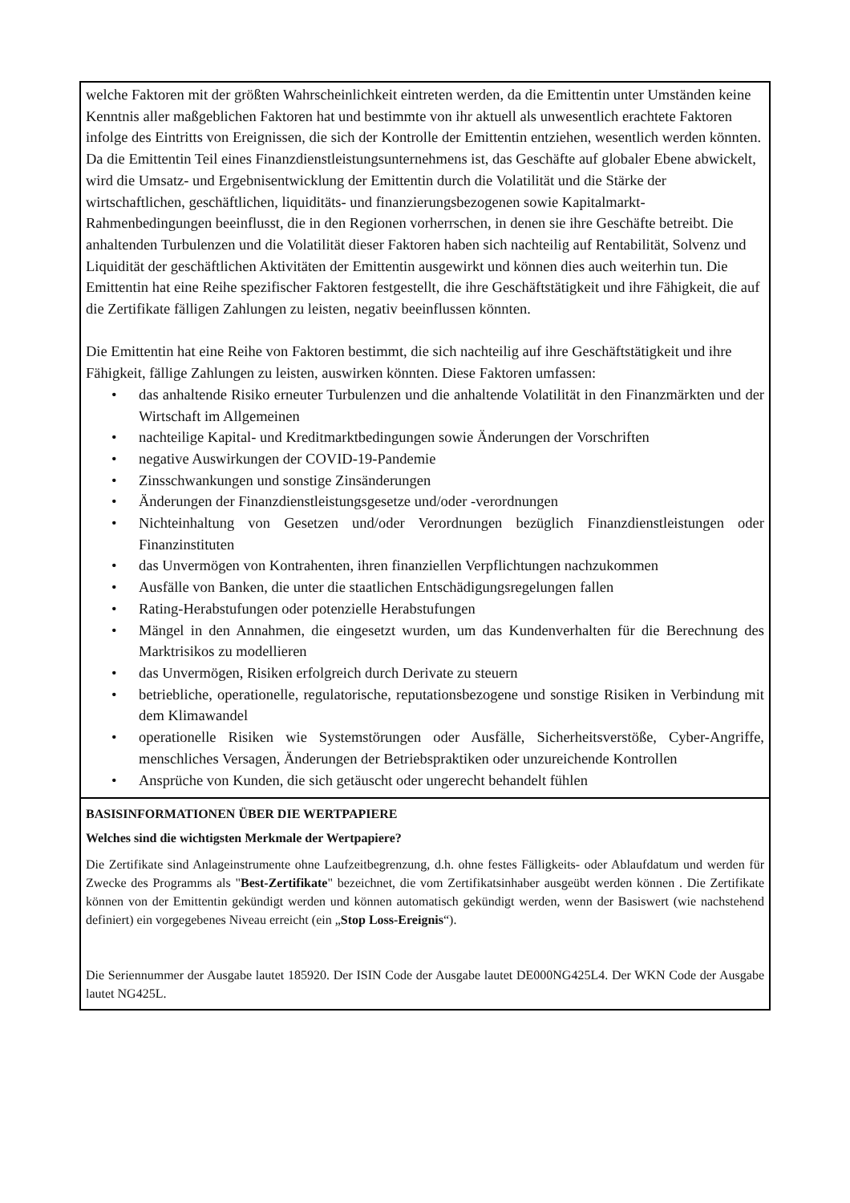welche Faktoren mit der größten Wahrscheinlichkeit eintreten werden, da die Emittentin unter Umständen keine Kenntnis aller maßgeblichen Faktoren hat und bestimmte von ihr aktuell als unwesentlich erachtete Faktoren infolge des Eintritts von Ereignissen, die sich der Kontrolle der Emittentin entziehen, wesentlich werden könnten. Da die Emittentin Teil eines Finanzdienstleistungsunternehmens ist, das Geschäfte auf globaler Ebene abwickelt, wird die Umsatz- und Ergebnisentwicklung der Emittentin durch die Volatilität und die Stärke der wirtschaftlichen, geschäftlichen, liquiditäts- und finanzierungsbezogenen sowie Kapitalmarkt-Rahmenbedingungen beeinflusst, die in den Regionen vorherrschen, in denen sie ihre Geschäfte betreibt. Die anhaltenden Turbulenzen und die Volatilität dieser Faktoren haben sich nachteilig auf Rentabilität, Solvenz und Liquidität der geschäftlichen Aktivitäten der Emittentin ausgewirkt und können dies auch weiterhin tun. Die Emittentin hat eine Reihe spezifischer Faktoren festgestellt, die ihre Geschäftstätigkeit und ihre Fähigkeit, die auf die Zertifikate fälligen Zahlungen zu leisten, negativ beeinflussen könnten.
Die Emittentin hat eine Reihe von Faktoren bestimmt, die sich nachteilig auf ihre Geschäftstätigkeit und ihre Fähigkeit, fällige Zahlungen zu leisten, auswirken könnten. Diese Faktoren umfassen:
• das anhaltende Risiko erneuter Turbulenzen und die anhaltende Volatilität in den Finanzmärkten und der Wirtschaft im Allgemeinen
• nachteilige Kapital- und Kreditmarktbedingungen sowie Änderungen der Vorschriften
• negative Auswirkungen der COVID-19-Pandemie
• Zinsschwankungen und sonstige Zinsänderungen
• Änderungen der Finanzdienstleistungsgesetze und/oder -verordnungen
• Nichteinhaltung von Gesetzen und/oder Verordnungen bezüglich Finanzdienstleistungen oder Finanzinstituten
• das Unvermögen von Kontrahenten, ihren finanziellen Verpflichtungen nachzukommen
• Ausfälle von Banken, die unter die staatlichen Entschädigungsregelungen fallen
• Rating-Herabstufungen oder potenzielle Herabstufungen
• Mängel in den Annahmen, die eingesetzt wurden, um das Kundenverhalten für die Berechnung des Marktrisikos zu modellieren
• das Unvermögen, Risiken erfolgreich durch Derivate zu steuern
• betriebliche, operationelle, regulatorische, reputationsbezogene und sonstige Risiken in Verbindung mit dem Klimawandel
• operationelle Risiken wie Systemstörungen oder Ausfälle, Sicherheitsverstöße, Cyber-Angriffe, menschliches Versagen, Änderungen der Betriebspraktiken oder unzureichende Kontrollen
• Ansprüche von Kunden, die sich getäuscht oder ungerecht behandelt fühlen
BASISINFORMATIONEN ÜBER DIE WERTPAPIERE
Welches sind die wichtigsten Merkmale der Wertpapiere?
Die Zertifikate sind Anlageinstrumente ohne Laufzeitbegrenzung, d.h. ohne festes Fälligkeits- oder Ablaufdatum und werden für Zwecke des Programms als "Best-Zertifikate" bezeichnet, die vom Zertifikatsinhaber ausgeübt werden können . Die Zertifikate können von der Emittentin gekündigt werden und können automatisch gekündigt werden, wenn der Basiswert (wie nachstehend definiert) ein vorgegebenes Niveau erreicht (ein „Stop Loss-Ereignis“).
Die Seriennummer der Ausgabe lautet 185920. Der ISIN Code der Ausgabe lautet DE000NG425L4. Der WKN Code der Ausgabe lautet NG425L.